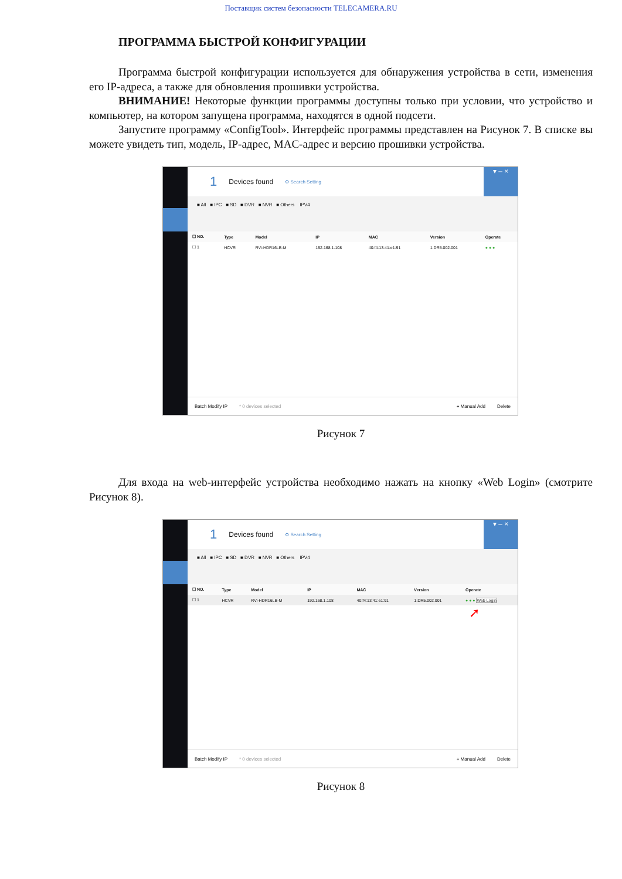Поставщик систем безопасности TELECAMERA.RU
ПРОГРАММА БЫСТРОЙ КОНФИГУРАЦИИ
Программа быстрой конфигурации используется для обнаружения устройства в сети, изменения его IP-адреса, а также для обновления прошивки устройства.
ВНИМАНИЕ! Некоторые функции программы доступны только при условии, что устройство и компьютер, на котором запущена программа, находятся в одной подсети.
Запустите программу «ConfigTool». Интерфейс программы представлен на Рисунок 7. В списке вы можете увидеть тип, модель, IP-адрес, MAC-адрес и версию прошивки устройства.
1 Devices found ⚙ Search Setting ▾ – ×
■ All ■ IPC ■ SD ■ DVR ■ NVR ■ Others IPV4
| ☐ NO. | Type | Model | IP | MAC | Version | Operate |
| --- | --- | --- | --- | --- | --- | --- |
| ☐ 1 | HCVR | RVi-HDR16LB-M | 192.168.1.108 | 40:f4:13:41:e1:91 | 1.DR5.002.001 | ● ● ● |
Batch Modify IP * 0 devices selected + Manual Add Delete
Рисунок 7
Для входа на web-интерфейс устройства необходимо нажать на кнопку «Web Login» (смотрите Рисунок 8).
1 Devices found ⚙ Search Setting ▾ – ×
■ All ■ IPC ■ SD ■ DVR ■ NVR ■ Others IPV4
| ☐ NO. | Type | Model | IP | MAC | Version | Operate |
| --- | --- | --- | --- | --- | --- | --- |
| ☐ 1 | HCVR | RVi-HDR16LB-M | 192.168.1.108 | 40:f4:13:41:e1:91 | 1.DR5.002.001 | ● ● ● Web Login |
➚
Batch Modify IP * 0 devices selected + Manual Add Delete
Рисунок 8